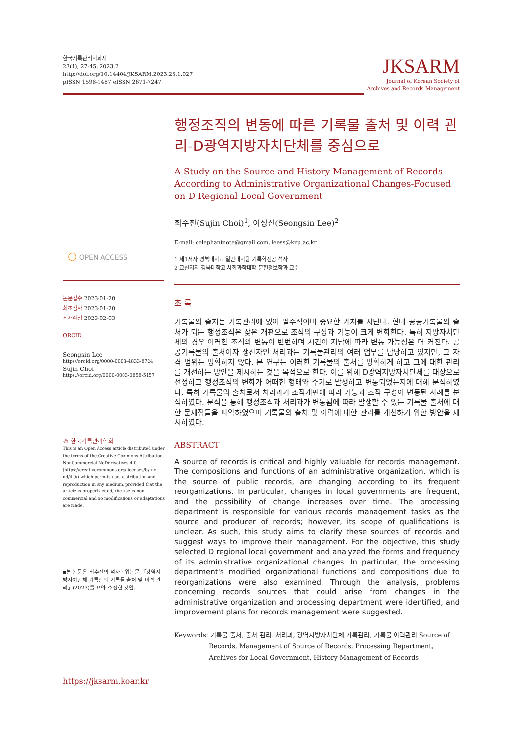한국기록관리학회지
23(1), 27-45, 2023.2
http://doi.org/10.14404/JKSARM.2023.23.1.027
pISSN 1598-1487 eISSN 2671-7247
JKSARM
Journal of Korean Society of
Archives and Records Management
행정조직의 변동에 따른 기록물 출처 및 이력 관리-D광역지방자치단체를 중심으로
A Study on the Source and History Management of Records According to Administrative Organizational Changes-Focused on D Regional Local Government
최수진(Sujin Choi)<sup>1</sup>, 이성신(Seongsin Lee)<sup>2</sup>
E-mail: celephantnote@gmail.com, leess@knu.ac.kr
1 제1저자 경북대학교 일반대학원 기록학전공 석사
2 교신저자 경북대학교 사회과학대학 문헌정보학과 교수
초 록
기록물의 출처는 기록관리에 있어 필수적이며 중요한 가치를 지닌다. 현대 공공기록물의 출처가 되는 행정조직은 잦은 개편으로 조직의 구성과 기능이 크게 변화한다. 특히 지방자치단체의 경우 이러한 조직의 변동이 빈번하며 시간이 지남에 따라 변동 가능성은 더 커진다. 공공기록물의 출처이자 생산자인 처리과는 기록물관리의 여러 업무를 담당하고 있지만, 그 자격 범위는 명확하지 않다. 본 연구는 이러한 기록물의 출처를 명확하게 하고 그에 대한 관리를 개선하는 방안을 제시하는 것을 목적으로 한다. 이를 위해 D광역지방자치단체를 대상으로 선정하고 행정조직의 변화가 어떠한 형태와 주기로 발생하고 변동되었는지에 대해 분석하였다. 특히 기록물의 출처로서 처리과가 조직개편에 따라 기능과 조직 구성이 변동된 사례를 분석하였다. 분석을 통해 행정조직과 처리과가 변동됨에 따라 발생할 수 있는 기록물 출처에 대한 문제점들을 파악하였으며 기록물의 출처 및 이력에 대한 관리를 개선하기 위한 방안을 제시하였다.
ABSTRACT
A source of records is critical and highly valuable for records management. The compositions and functions of an administrative organization, which is the source of public records, are changing according to its frequent reorganizations. In particular, changes in local governments are frequent, and the possibility of change increases over time. The processing department is responsible for various records management tasks as the source and producer of records; however, its scope of qualifications is unclear. As such, this study aims to clarify these sources of records and suggest ways to improve their management. For the objective, this study selected D regional local government and analyzed the forms and frequency of its administrative organizational changes. In particular, the processing department's modified organizational functions and compositions due to reorganizations were also examined. Through the analysis, problems concerning records sources that could arise from changes in the administrative organization and processing department were identified, and improvement plans for records management were suggested.
Keywords: 기록물 출처, 출처 관리, 처리과, 광역지방자치단체 기록관리, 기록물 이력관리 Source of Records, Management of Source of Records, Processing Department, Archives for Local Government, History Management of Records
○ OPEN ACCESS
논문접수 2023-01-20
최초심사 2023-01-20
게재확정 2023-02-03
ORCID
Seongsin Lee
https//orcid.org/0000-0003-4833-8724
Sujin Choi
https://orcid.org/0000-0003-0858-5157
© 한국기록관리학회
This is an Open Access article distributed under the terms of the Creative Commons Attribution-NonCommercial-NoDerivatives 4.0 (https://creativecommons.org/licenses/by-nc-nd/4.0/) which permits use, distribution and reproduction in any medium, provided that the article is properly cited, the use is non-commercial and no modifications or adaptations are made.
▪본 논문은 최수진의 석사학위논문 「광역지방자치단체 기록관의 기록물 출처 및 이력 관리」(2023)를 요약·수정한 것임.
https://jksarm.koar.kr